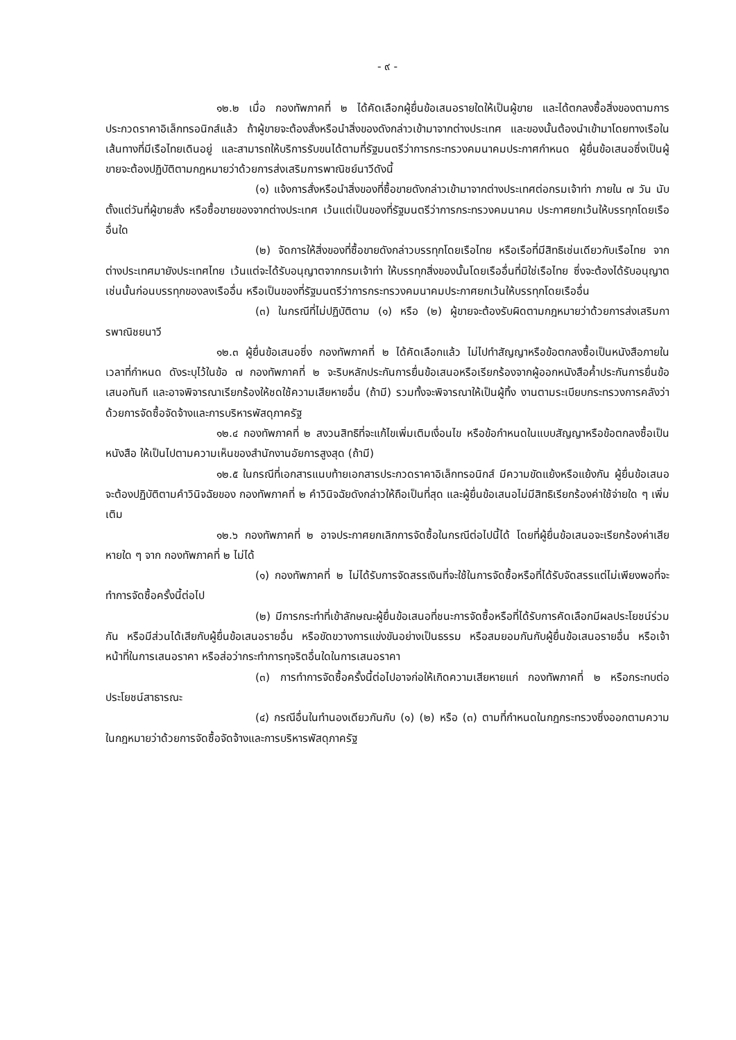- ๙ -
๑๒.๒ เมื่อ กองทัพภาคที่ ๒ ได้คัดเลือกผู้ยื่นข้อเสนอรายใดให้เป็นผู้ขาย และได้ตกลงซื้อสิ่งของตามการประกวดราคาอิเล็กทรอนิกส์แล้ว ถ้าผู้ขายจะต้องสั่งหรือนำสิ่งของดังกล่าวเข้ามาจากต่างประเทศ และของนั้นต้องนำเข้ามาโดยทางเรือในเส้นทางที่มีเรือไทยเดินอยู่ และสามารถให้บริการรับขนได้ตามที่รัฐมนตรีว่าการกระทรวงคมนาคมประกาศกำหนด ผู้ยื่นข้อเสนอซึ่งเป็นผู้ขายจะต้องปฏิบัติตามกฎหมายว่าด้วยการส่งเสริมการพาณิชย์นาวีดังนี้
(๑) แจ้งการสั่งหรือนำสิ่งของที่ซื้อขายดังกล่าวเข้ามาจากต่างประเทศต่อกรมเจ้าท่า ภายใน ๗ วัน นับตั้งแต่วันที่ผู้ขายสั่ง หรือซื้อขายของจากต่างประเทศ เว้นแต่เป็นของที่รัฐมนตรีว่าการกระทรวงคมนาคม ประกาศยกเว้นให้บรรทุกโดยเรืออื่นใด
(๒) จัดการให้สิ่งของที่ซื้อขายดังกล่าวบรรทุกโดยเรือไทย หรือเรือที่มีสิทธิเช่นเดียวกับเรือไทย จากต่างประเทศมายังประเทศไทย เว้นแต่จะได้รับอนุญาตจากกรมเจ้าท่า ให้บรรทุกสิ่งของนั้นโดยเรืออื่นที่มิใช่เรือไทย ซึ่งจะต้องได้รับอนุญาตเช่นนั้นก่อนบรรทุกของลงเรืออื่น หรือเป็นของที่รัฐมนตรีว่าการกระทรวงคมนาคมประกาศยกเว้นให้บรรทุกโดยเรืออื่น
(๓) ในกรณีที่ไม่ปฏิบัติตาม (๑) หรือ (๒) ผู้ขายจะต้องรับผิดตามกฎหมายว่าด้วยการส่งเสริมการพาณิชยนาวี
๑๒.๓ ผู้ยื่นข้อเสนอซึ่ง กองทัพภาคที่ ๒ ได้คัดเลือกแล้ว ไม่ไปทำสัญญาหรือข้อตกลงซื้อเป็นหนังสือภายในเวลาที่กำหนด ดังระบุไว้ในข้อ ๗ กองทัพภาคที่ ๒ จะริบหลักประกันการยื่นข้อเสนอหรือเรียกร้องจากผู้ออกหนังสือค้ำประกันการยื่นข้อเสนอทันที และอาจพิจารณาเรียกร้องให้ชดใช้ความเสียหายอื่น (ถ้ามี) รวมทั้งจะพิจารณาให้เป็นผู้ทิ้ง งานตามระเบียบกระทรวงการคลังว่าด้วยการจัดซื้อจัดจ้างและการบริหารพัสดุภาครัฐ
๑๒.๔ กองทัพภาคที่ ๒ สงวนสิทธิที่จะแก้ไขเพิ่มเติมเงื่อนไข หรือข้อกำหนดในแบบสัญญาหรือข้อตกลงซื้อเป็นหนังสือ ให้เป็นไปตามความเห็นของสำนักงานอัยการสูงสุด (ถ้ามี)
๑๒.๕ ในกรณีที่เอกสารแนบท้ายเอกสารประกวดราคาอิเล็กทรอนิกส์ มีความขัดแย้งหรือแย้งกัน ผู้ยื่นข้อเสนอจะต้องปฏิบัติตามคำวินิจฉัยของ กองทัพภาคที่ ๒ คำวินิจฉัยดังกล่าวให้ถือเป็นที่สุด และผู้ยื่นข้อเสนอไม่มีสิทธิเรียกร้องค่าใช้จ่ายใด ๆ เพิ่มเติม
๑๒.๖ กองทัพภาคที่ ๒ อาจประกาศยกเลิกการจัดซื้อในกรณีต่อไปนี้ได้ โดยที่ผู้ยื่นข้อเสนอจะเรียกร้องค่าเสียหายใด ๆ จาก กองทัพภาคที่ ๒ ไม่ได้
(๑) กองทัพภาคที่ ๒ ไม่ได้รับการจัดสรรเงินที่จะใช้ในการจัดซื้อหรือที่ได้รับจัดสรรแต่ไม่เพียงพอที่จะทำการจัดซื้อครั้งนี้ต่อไป
(๒) มีการกระทำที่เข้าลักษณะผู้ยื่นข้อเสนอที่ชนะการจัดซื้อหรือที่ได้รับการคัดเลือกมีผลประโยชน์ร่วมกัน หรือมีส่วนได้เสียกับผู้ยื่นข้อเสนอรายอื่น หรือขัดขวางการแข่งขันอย่างเป็นธรรม หรือสมยอมกันกับผู้ยื่นข้อเสนอรายอื่น หรือเจ้าหน้าที่ในการเสนอราคา หรือส่อว่ากระทำการทุจริตอื่นใดในการเสนอราคา
(๓) การทำการจัดซื้อครั้งนี้ต่อไปอาจก่อให้เกิดความเสียหายแก่ กองทัพภาคที่ ๒ หรือกระทบต่อประโยชน์สาธารณะ
(๔) กรณีอื่นในทำนองเดียวกันกับ (๑) (๒) หรือ (๓) ตามที่กำหนดในกฎกระทรวงซึ่งออกตามความในกฎหมายว่าด้วยการจัดซื้อจัดจ้างและการบริหารพัสดุภาครัฐ